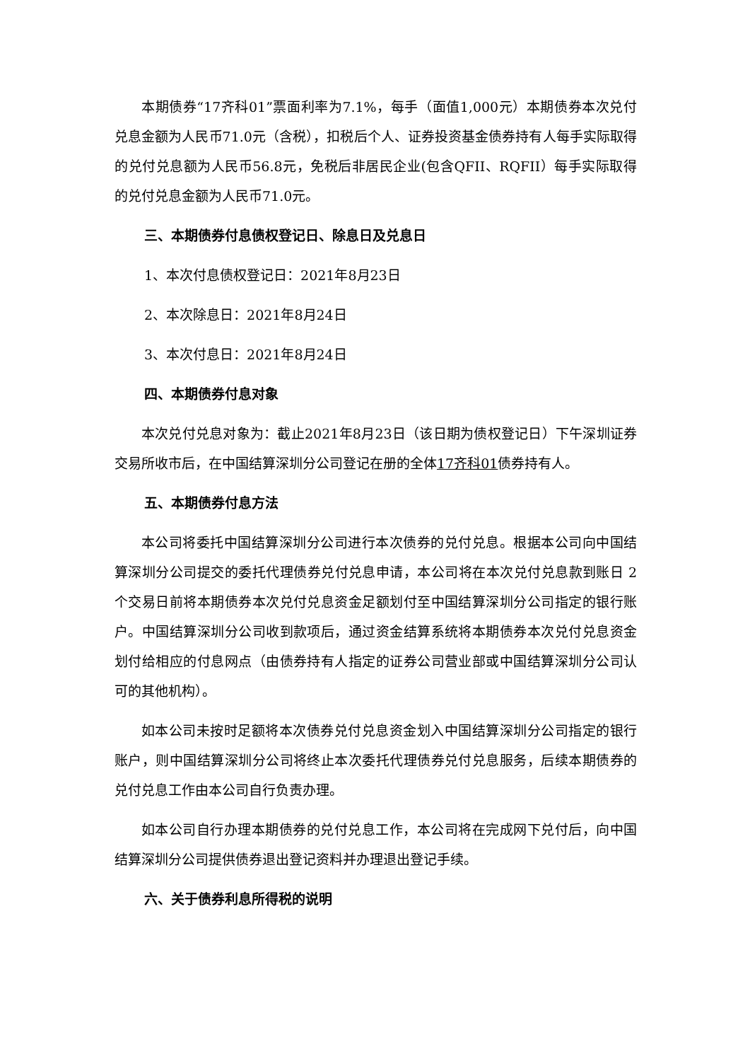本期债券“17齐科01”票面利率为7.1%，每手（面值1,000元）本期债券本次兑付兑息金额为人民币71.0元（含税），扣税后个人、证券投资基金债券持有人每手实际取得的兑付兑息额为人民币56.8元，免税后非居民企业(包含QFII、RQFII）每手实际取得的兑付兑息金额为人民币71.0元。
三、本期债券付息债权登记日、除息日及兑息日
1、本次付息债权登记日：2021年8月23日
2、本次除息日：2021年8月24日
3、本次付息日：2021年8月24日
四、本期债券付息对象
本次兑付兑息对象为：截止2021年8月23日（该日期为债权登记日）下午深圳证券交易所收市后，在中国结算深圳分公司登记在册的全体17齐科01债券持有人。
五、本期债券付息方法
本公司将委托中国结算深圳分公司进行本次债券的兑付兑息。根据本公司向中国结算深圳分公司提交的委托代理债券兑付兑息申请，本公司将在本次兑付兑息款到账日 2 个交易日前将本期债券本次兑付兑息资金足额划付至中国结算深圳分公司指定的银行账户。中国结算深圳分公司收到款项后，通过资金结算系统将本期债券本次兑付兑息资金划付给相应的付息网点（由债券持有人指定的证券公司营业部或中国结算深圳分公司认可的其他机构）。
如本公司未按时足额将本次债券兑付兑息资金划入中国结算深圳分公司指定的银行账户，则中国结算深圳分公司将终止本次委托代理债券兑付兑息服务，后续本期债券的兑付兑息工作由本公司自行负责办理。
如本公司自行办理本期债券的兑付兑息工作，本公司将在完成网下兑付后，向中国结算深圳分公司提供债券退出登记资料并办理退出登记手续。
六、关于债券利息所得税的说明